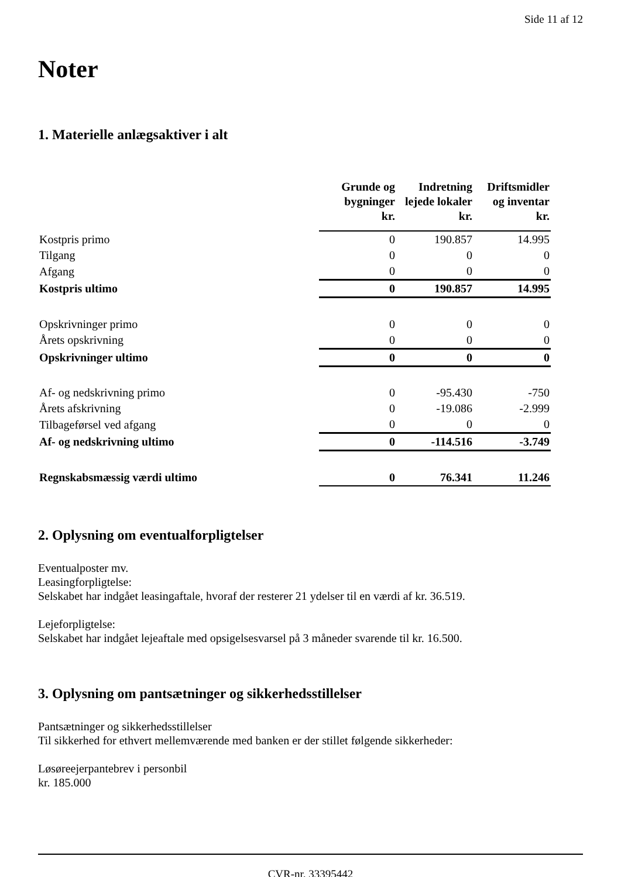Side 11 af 12
Noter
1. Materielle anlægsaktiver i alt
| | Grunde og bygninger kr. | Indretning lejede lokaler kr. | Driftsmidler og inventar kr. |
| --- | --- | --- | --- |
| Kostpris primo | 0 | 190.857 | 14.995 |
| Tilgang | 0 | 0 | 0 |
| Afgang | 0 | 0 | 0 |
| Kostpris ultimo | 0 | 190.857 | 14.995 |
| Opskrivninger primo | 0 | 0 | 0 |
| Årets opskrivning | 0 | 0 | 0 |
| Opskrivninger ultimo | 0 | 0 | 0 |
| Af- og nedskrivning primo | 0 | -95.430 | -750 |
| Årets afskrivning | 0 | -19.086 | -2.999 |
| Tilbageførsel ved afgang | 0 | 0 | 0 |
| Af- og nedskrivning ultimo | 0 | -114.516 | -3.749 |
| Regnskabsmæssig værdi ultimo | 0 | 76.341 | 11.246 |
2. Oplysning om eventualforpligtelser
Eventualposter mv.
Leasingforpligtelse:
Selskabet har indgået leasingaftale, hvoraf der resterer 21 ydelser til en værdi af kr. 36.519.
Lejeforpligtelse:
Selskabet har indgået lejeaftale med opsigelsesvarsel på 3 måneder svarende til kr. 16.500.
3. Oplysning om pantsætninger og sikkerhedsstillelser
Pantsætninger og sikkerhedsstillelser
Til sikkerhed for ethvert mellemværende med banken er der stillet følgende sikkerheder:
Løsøreejerpantebrev i personbil
kr. 185.000
CVR-nr. 33395442